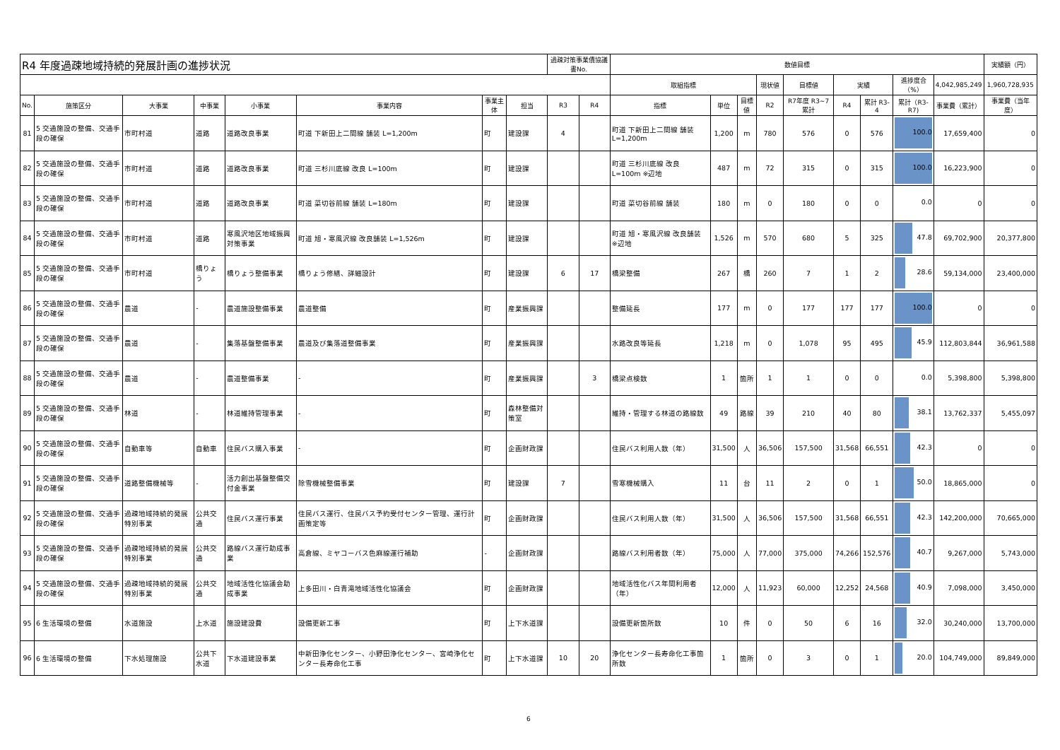| R4 年度過疎地域持続的発展計画の進捗状況 | | | | | | | | 過疎対策事業債協議書No. | | 数値目標 | | | | | | | | | 実績額（円） |
| --- | --- | --- | --- | --- | --- | --- | --- | --- | --- | --- | --- | --- | --- | --- | --- | --- | --- | --- | --- |
| | | | | | | | | | | 取組指標 | | | 現状値 | 目標値 | 実績 | | 進捗度合（%） | 4,042,985,249 | 1,960,728,935 |
| No. | 施策区分 | 大事業 | 中事業 | 小事業 | 事業内容 | 事業主体 | 担当 | R3 | R4 | 指標 | 単位 | 目標値 | R2 | R7年度 R3~7累計 | R4 | 累計 R3-4 | 累計（R3-R7) | 事業費（累計） | 事業費（当年度） |
| 81 | 5 交通施設の整備、交通手段の確保 | 市町村道 | 道路 | 道路改良事業 | 町道 下新田上二間線 舗装 L=1,200m | 町 | 建設課 | 4 | | 町道 下新田上二間線 舗装 L=1,200m | 1,200 | m | 780 | 576 | 0 | 576 | 100.0 | 17,659,400 | 0 |
| 82 | 5 交通施設の整備、交通手段の確保 | 市町村道 | 道路 | 道路改良事業 | 町道 三杉川底線 改良 L=100m | 町 | 建設課 | | | 町道 三杉川底線 改良 L=100m ※辺地 | 487 | m | 72 | 315 | 0 | 315 | 100.0 | 16,223,900 | 0 |
| 83 | 5 交通施設の整備、交通手段の確保 | 市町村道 | 道路 | 道路改良事業 | 町道 菜切谷前線 舗装 L=180m | 町 | 建設課 | | | 町道 菜切谷前線 舗装 | 180 | m | 0 | 180 | 0 | 0 | 0.0 | 0 | 0 |
| 84 | 5 交通施設の整備、交通手段の確保 | 市町村道 | 道路 | 寒風沢地区地域振興対策事業 | 町道 旭・寒風沢線 改良舗装 L=1,526m | 町 | 建設課 | | | 町道 旭・寒風沢線 改良舗装 ※辺地 | 1,526 | m | 570 | 680 | 5 | 325 | 47.8 | 69,702,900 | 20,377,800 |
| 85 | 5 交通施設の整備、交通手段の確保 | 市町村道 | 橋りょう | 橋りょう整備事業 | 橋りょう修繕、詳細設計 | 町 | 建設課 | 6 | 17 | 橋梁整備 | 267 | 橋 | 260 | 7 | 1 | 2 | 28.6 | 59,134,000 | 23,400,000 |
| 86 | 5 交通施設の整備、交通手段の確保 | 農道 | - | 農道施設整備事業 | 農道整備 | 町 | 産業振興課 | | | 整備延長 | 177 | m | 0 | 177 | 177 | 177 | 100.0 | 0 | 0 |
| 87 | 5 交通施設の整備、交通手段の確保 | 農道 | - | 集落基盤整備事業 | 農道及び集落道整備事業 | 町 | 産業振興課 | | | 水路改良等延長 | 1,218 | m | 0 | 1,078 | 95 | 495 | 45.9 | 112,803,844 | 36,961,588 |
| 88 | 5 交通施設の整備、交通手段の確保 | 農道 | - | 農道整備事業 | - | 町 | 産業振興課 | | 3 | 橋梁点検数 | 1 | 箇所 | 1 | 1 | 0 | 0 | 0.0 | 5,398,800 | 5,398,800 |
| 89 | 5 交通施設の整備、交通手段の確保 | 林道 | - | 林道維持管理事業 | - | 町 | 森林整備対策室 | | | 維持・管理する林道の路線数 | 49 | 路線 | 39 | 210 | 40 | 80 | 38.1 | 13,762,337 | 5,455,097 |
| 90 | 5 交通施設の整備、交通手段の確保 | 自動車等 | 自動車 | 住民バス購入事業 | - | 町 | 企画財政課 | | | 住民バス利用人数（年） | 31,500 | 人 | 36,506 | 157,500 | 31,568 | 66,551 | 42.3 | 0 | 0 |
| 91 | 5 交通施設の整備、交通手段の確保 | 道路整備機械等 | - | 活力創出基盤整備交付金事業 | 除雪機械整備事業 | 町 | 建設課 | 7 | | 雪寒機械購入 | 11 | 台 | 11 | 2 | 0 | 1 | 50.0 | 18,865,000 | 0 |
| 92 | 5 交通施設の整備、交通手段の確保 | 過疎地域持続的発展特別事業 | 公共交通 | 住民バス運行事業 | 住民バス運行、住民バス予約受付センター管理、運行計画策定等 | 町 | 企画財政課 | | | 住民バス利用人数（年） | 31,500 | 人 | 36,506 | 157,500 | 31,568 | 66,551 | 42.3 | 142,200,000 | 70,665,000 |
| 93 | 5 交通施設の整備、交通手段の確保 | 過疎地域持続的発展特別事業 | 公共交通 | 路線バス運行助成事業 | 高倉線、ミヤコーバス色麻線運行補助 | - | 企画財政課 | | | 路線バス利用者数（年） | 75,000 | 人 | 77,000 | 375,000 | 74,266 | 152,576 | 40.7 | 9,267,000 | 5,743,000 |
| 94 | 5 交通施設の整備、交通手段の確保 | 過疎地域持続的発展特別事業 | 公共交通 | 地域活性化協議会助成事業 | 上多田川・白青滝地域活性化協議会 | 町 | 企画財政課 | | | 地域活性化バス年間利用者（年） | 12,000 | 人 | 11,923 | 60,000 | 12,252 | 24,568 | 40.9 | 7,098,000 | 3,450,000 |
| 95 | 6 生活環境の整備 | 水道施設 | 上水道 | 施設建設費 | 設備更新工事 | 町 | 上下水道課 | | | 設備更新箇所数 | 10 | 件 | 0 | 50 | 6 | 16 | 32.0 | 30,240,000 | 13,700,000 |
| 96 | 6 生活環境の整備 | 下水処理施設 | 公共下水道 | 下水道建設事業 | 中新田浄化センター、小野田浄化センター、宮崎浄化センター長寿命化工事 | 町 | 上下水道課 | 10 | 20 | 浄化センター長寿命化工事箇所数 | 1 | 箇所 | 0 | 3 | 0 | 1 | 20.0 | 104,749,000 | 89,849,000 |
6